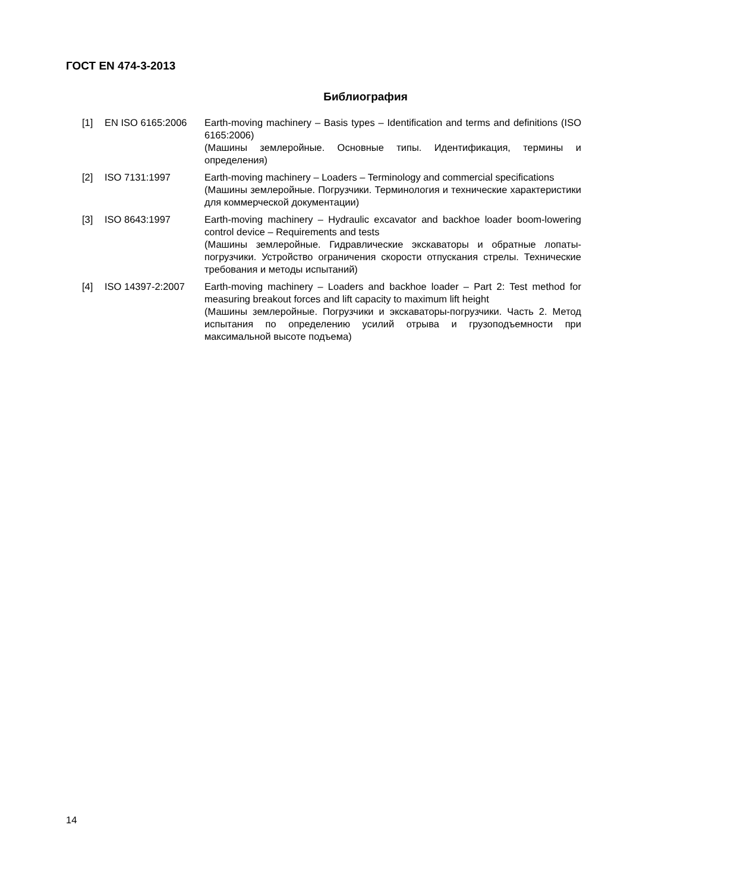ГОСТ EN 474-3-2013
Библиография
| [1] | EN ISO 6165:2006 | Earth-moving machinery – Basis types – Identification and terms and definitions (ISO 6165:2006) (Машины землеройные. Основные типы. Идентификация, термины и определения) |
| [2] | ISO 7131:1997 | Earth-moving machinery – Loaders – Terminology and commercial specifications (Машины землеройные. Погрузчики. Терминология и технические характеристики для коммерческой документации) |
| [3] | ISO 8643:1997 | Earth-moving machinery – Hydraulic excavator and backhoe loader boom-lowering control device – Requirements and tests (Машины землеройные. Гидравлические экскаваторы и обратные лопаты-погрузчики. Устройство ограничения скорости отпускания стрелы. Технические требования и методы испытаний) |
| [4] | ISO 14397-2:2007 | Earth-moving machinery – Loaders and backhoe loader – Part 2: Test method for measuring breakout forces and lift capacity to maximum lift height (Машины землеройные. Погрузчики и экскаваторы-погрузчики. Часть 2. Метод испытания по определению усилий отрыва и грузоподъемности при максимальной высоте подъема) |
14